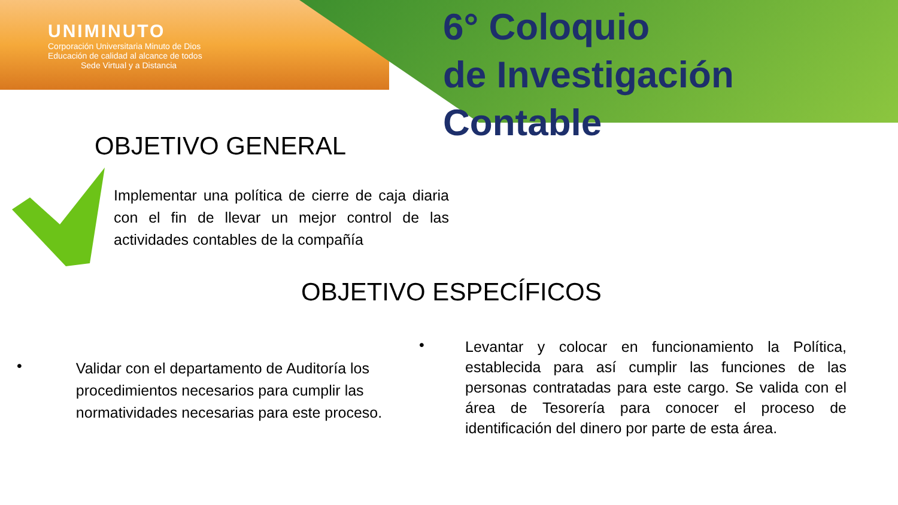UNIMINUTO
Corporación Universitaria Minuto de Dios
Educación de calidad al alcance de todos
Sede Virtual y a Distancia
6° Coloquio
de Investigación Contable
OBJETIVO GENERAL
Implementar una política de cierre de caja diaria con el fin de llevar un mejor control de las actividades contables de la compañía
OBJETIVO ESPECÍFICOS
•
Validar con el departamento de Auditoría los procedimientos necesarios para cumplir las normatividades necesarias para este proceso.
•
Levantar y colocar en funcionamiento la Política, establecida para así cumplir las funciones de las personas contratadas para este cargo. Se valida con el área de Tesorería para conocer el proceso de identificación del dinero por parte de esta área.